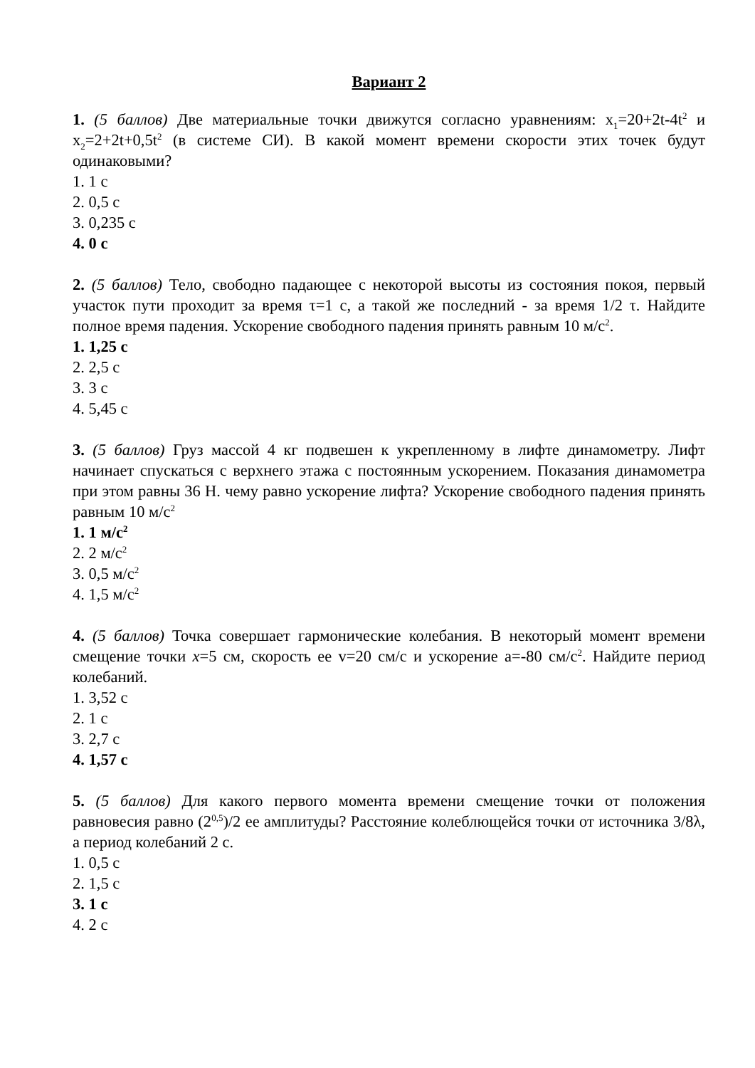Вариант 2
1. (5 баллов) Две материальные точки движутся согласно уравнениям: x<sub>1</sub>=20+2t-4t<sup>2</sup> и x<sub>2</sub>=2+2t+0,5t<sup>2</sup> (в системе СИ). В какой момент времени скорости этих точек будут одинаковыми?
1. 1 с
2. 0,5 с
3. 0,235 с
4. 0 с
2. (5 баллов) Тело, свободно падающее с некоторой высоты из состояния покоя, первый участок пути проходит за время τ=1 с, а такой же последний - за время 1/2 τ. Найдите полное время падения. Ускорение свободного падения принять равным 10 м/с<sup>2</sup>.
1. 1,25 с
2. 2,5 с
3. 3 с
4. 5,45 с
3. (5 баллов) Груз массой 4 кг подвешен к укрепленному в лифте динамометру. Лифт начинает спускаться с верхнего этажа с постоянным ускорением. Показания динамометра при этом равны 36 Н. чему равно ускорение лифта? Ускорение свободного падения принять равным 10 м/с<sup>2</sup>
1. 1 м/с<sup>2</sup>
2. 2 м/с<sup>2</sup>
3. 0,5 м/с<sup>2</sup>
4. 1,5 м/с<sup>2</sup>
4. (5 баллов) Точка совершает гармонические колебания. В некоторый момент времени смещение точки x=5 см, скорость ее v=20 см/с и ускорение a=-80 см/с<sup>2</sup>. Найдите период колебаний.
1. 3,52 с
2. 1 с
3. 2,7 с
4. 1,57 с
5. (5 баллов) Для какого первого момента времени смещение точки от положения равновесия равно (2<sup>0,5</sup>)/2 ее амплитуды? Расстояние колеблющейся точки от источника 3/8λ, а период колебаний 2 с.
1. 0,5 с
2. 1,5 с
3. 1 с
4. 2 с